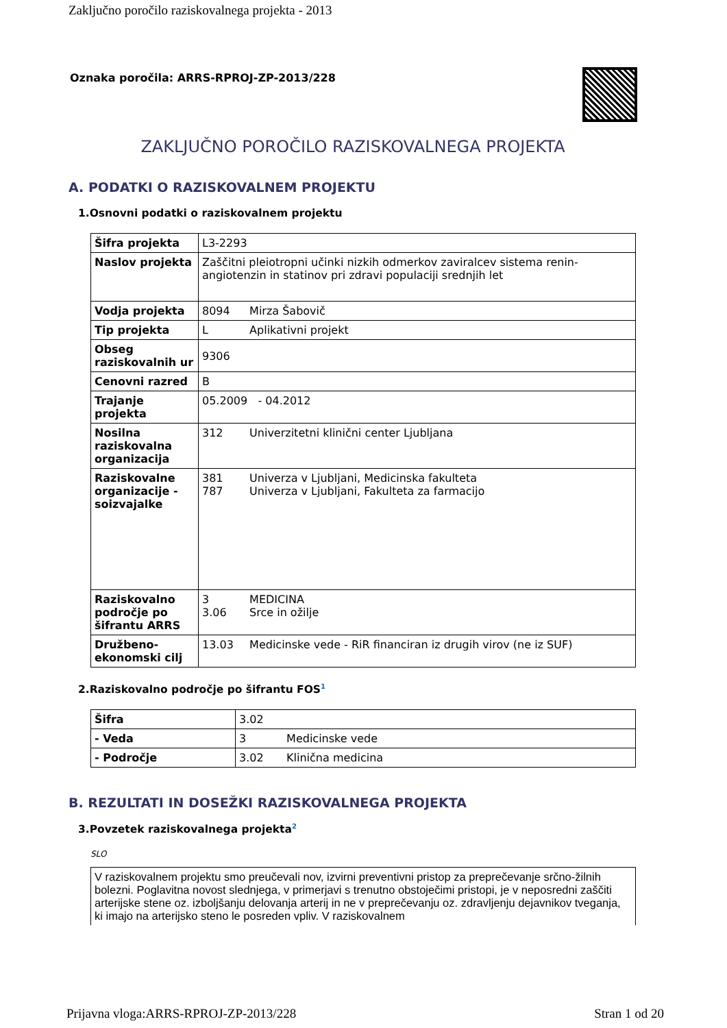Zaključno poročilo raziskovalnega projekta - 2013
Oznaka poročila: ARRS-RPROJ-ZP-2013/228
ZAKLJUČNO POROČILO RAZISKOVALNEGA PROJEKTA
A. PODATKI O RAZISKOVALNEM PROJEKTU
1.Osnovni podatki o raziskovalnem projektu
| Šifra projekta | L3-2293 |
| Naslov projekta | Zaščitni pleiotropni učinki nizkih odmerkov zaviralcev sistema renin-angiotenzin in statinov pri zdravi populaciji srednjih let |
| Vodja projekta | 8094 Mirza Šabovič |
| Tip projekta | L Aplikativni projekt |
| Obseg raziskovalnih ur | 9306 |
| Cenovni razred | B |
| Trajanje projekta | 05.2009 - 04.2012 |
| Nosilna raziskovalna organizacija | 312 Univerzitetni klinični center Ljubljana |
| Raziskovalne organizacije - soizvajalke | 381 Univerza v Ljubljani, Medicinska fakulteta 787 Univerza v Ljubljani, Fakulteta za farmacijo |
| Raziskovalno področje po šifrantu ARRS | 3 MEDICINA 3.06 Srce in ožilje |
| Družbeno-ekonomski cilj | 13.03 Medicinske vede - RiR financiran iz drugih virov (ne iz SUF) |
2.Raziskovalno področje po šifrantu FOS1
| Šifra | 3.02 |
| - Veda | 3 Medicinske vede |
| - Področje | 3.02 Klinična medicina |
B. REZULTATI IN DOSEŽKI RAZISKOVALNEGA PROJEKTA
3.Povzetek raziskovalnega projekta2
SLO
V raziskovalnem projektu smo preučevali nov, izvirni preventivni pristop za preprečevanje srčno-žilnih bolezni. Poglavitna novost slednjega, v primerjavi s trenutno obstoječimi pristopi, je v neposredni zaščiti arterijske stene oz. izboljšanju delovanja arterij in ne v preprečevanju oz. zdravljenju dejavnikov tveganja, ki imajo na arterijsko steno le posreden vpliv. V raziskovalnem
Prijavna vloga:ARRS-RPROJ-ZP-2013/228 Stran 1 od 20